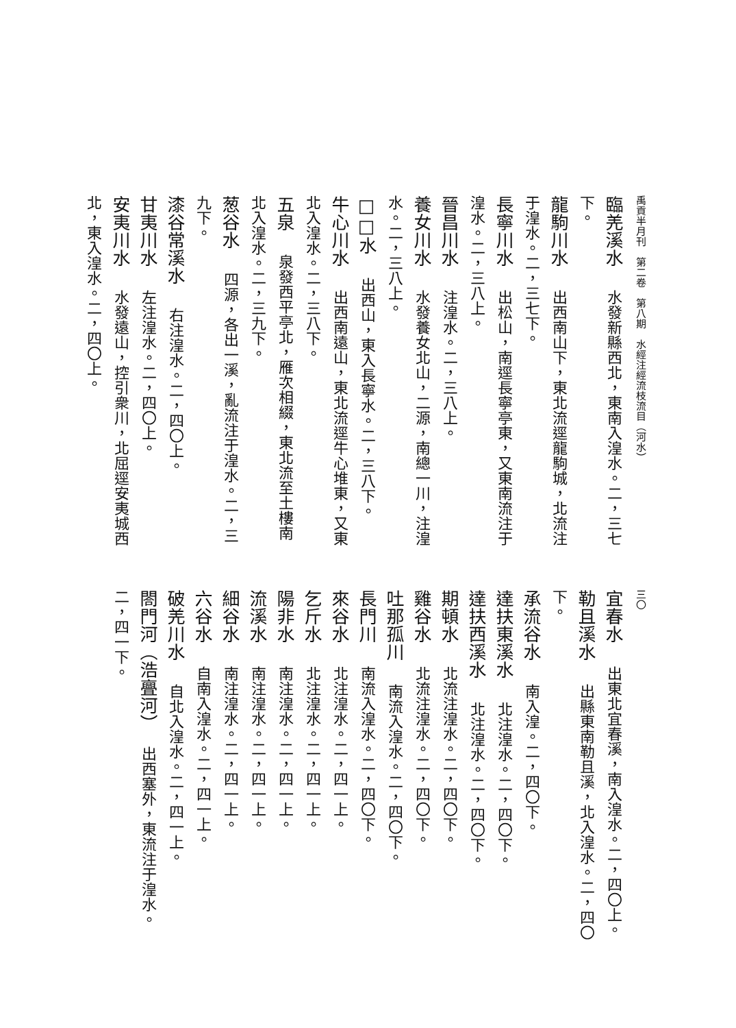禹貢半月刊　第二卷　第八期　水經注經流枝流目（河水）
臨羌溪水　水發新縣西北，東南入湟水。二，三七下。
龍駒川水　出西南山下，東北流逕龍駒城，北流注于湟水。二，三七下。
長寧川水　出松山，南逕長寧亭東，又東南流注于湟水。二，三八上。
晉昌川水　注湟水。二，三八上。
養女川水　水發養女北山，二源，南總一川，注湟水。二，三八上。
□□水　出西山，東入長寧水。二，三八下。
牛心川水　出西南遠山，東北流逕牛心堆東，又東北入湟水。二，三八下。
五泉　泉發西平亭北，雁次相綴，東北流至土樓南北入湟水。二，三九下。
葱谷水　四源，各出一溪，亂流注于湟水。二，三九下。
漆谷常溪水　右注湟水。二，四〇上。
甘夷川水　左注湟水。二，四〇上。
安夷川水　水發遠山，控引衆川，北屈逕安夷城西北，東入湟水。二，四〇上。
三〇
宜春水　出東北宜春溪，南入湟水。二，四〇上。
勒且溪水　出縣東南勒且溪，北入湟水。二，四〇下。
承流谷水　南入湟。二，四〇下。
達扶東溪水　北注湟水。二，四〇下。
達扶西溪水　北注湟水。二，四〇下。
期頓水　北流注湟水。二，四〇下。
雞谷水　北流注湟水。二，四〇下。
吐那孤川　南流入湟水。二，四〇下。
長門川　南流入湟水。二，四〇下。
來谷水　北注湟水。二，四一上。
乞斤水　北注湟水。二，四一上。
陽非水　南注湟水。二，四一上。
流溪水　南注湟水。二，四一上。
細谷水　南注湟水。二，四一上。
六谷水　自南入湟水。二，四一上。
破羌川水　自北入湟水。二，四一上。
閤門河（浩亹河）　出西塞外，東流注于湟水。二，四一下。